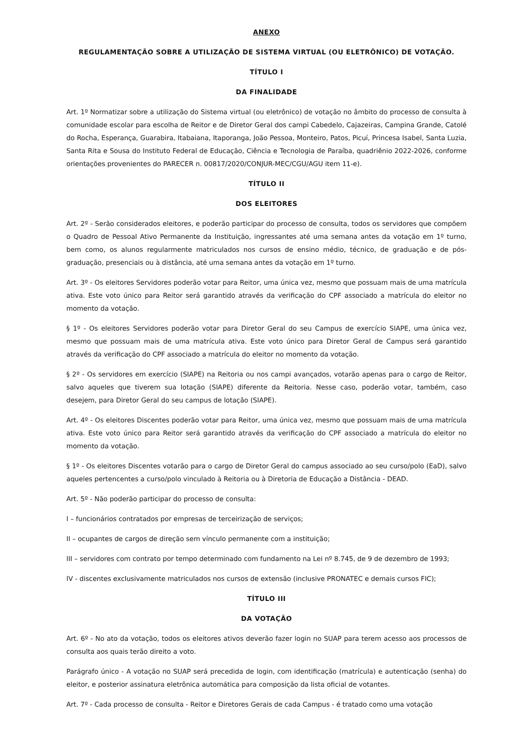ANEXO
REGULAMENTAÇÃO SOBRE A UTILIZAÇÃO DE SISTEMA VIRTUAL (OU ELETRÔNICO) DE VOTAÇÃO.
TÍTULO I
DA FINALIDADE
Art. 1º Normatizar sobre a utilização do Sistema virtual (ou eletrônico) de votação no âmbito do processo de consulta à comunidade escolar para escolha de Reitor e de Diretor Geral dos campi Cabedelo, Cajazeiras, Campina Grande, Catolé do Rocha, Esperança, Guarabira, Itabaiana, Itaporanga, João Pessoa, Monteiro, Patos, Picuí, Princesa Isabel, Santa Luzia, Santa Rita e Sousa do Instituto Federal de Educação, Ciência e Tecnologia de Paraíba, quadriênio 2022-2026, conforme orientações provenientes do PARECER n. 00817/2020/CONJUR-MEC/CGU/AGU item 11-e).
TÍTULO II
DOS ELEITORES
Art. 2º - Serão considerados eleitores, e poderão participar do processo de consulta, todos os servidores que compõem o Quadro de Pessoal Ativo Permanente da Instituição, ingressantes até uma semana antes da votação em 1º turno, bem como, os alunos regularmente matriculados nos cursos de ensino médio, técnico, de graduação e de pós-graduação, presenciais ou à distância, até uma semana antes da votação em 1º turno.
Art. 3º - Os eleitores Servidores poderão votar para Reitor, uma única vez, mesmo que possuam mais de uma matrícula ativa. Este voto único para Reitor será garantido através da verificação do CPF associado a matrícula do eleitor no momento da votação.
§ 1º - Os eleitores Servidores poderão votar para Diretor Geral do seu Campus de exercício SIAPE, uma única vez, mesmo que possuam mais de uma matrícula ativa. Este voto único para Diretor Geral de Campus será garantido através da verificação do CPF associado a matrícula do eleitor no momento da votação.
§ 2º - Os servidores em exercício (SIAPE) na Reitoria ou nos campi avançados, votarão apenas para o cargo de Reitor, salvo aqueles que tiverem sua lotação (SIAPE) diferente da Reitoria. Nesse caso, poderão votar, também, caso desejem, para Diretor Geral do seu campus de lotação (SIAPE).
Art. 4º - Os eleitores Discentes poderão votar para Reitor, uma única vez, mesmo que possuam mais de uma matrícula ativa. Este voto único para Reitor será garantido através da verificação do CPF associado a matrícula do eleitor no momento da votação.
§ 1º - Os eleitores Discentes votarão para o cargo de Diretor Geral do campus associado ao seu curso/polo (EaD), salvo aqueles pertencentes a curso/polo vinculado à Reitoria ou à Diretoria de Educação a Distância - DEAD.
Art. 5º - Não poderão participar do processo de consulta:
I – funcionários contratados por empresas de terceirização de serviços;
II – ocupantes de cargos de direção sem vínculo permanente com a instituição;
III – servidores com contrato por tempo determinado com fundamento na Lei nº 8.745, de 9 de dezembro de 1993;
IV - discentes exclusivamente matriculados nos cursos de extensão (inclusive PRONATEC e demais cursos FIC);
TÍTULO III
DA VOTAÇÃO
Art. 6º - No ato da votação, todos os eleitores ativos deverão fazer login no SUAP para terem acesso aos processos de consulta aos quais terão direito a voto.
Parágrafo único - A votação no SUAP será precedida de login, com identificação (matrícula) e autenticação (senha) do eleitor, e posterior assinatura eletrônica automática para composição da lista oficial de votantes.
Art. 7º - Cada processo de consulta - Reitor e Diretores Gerais de cada Campus - é tratado como uma votação